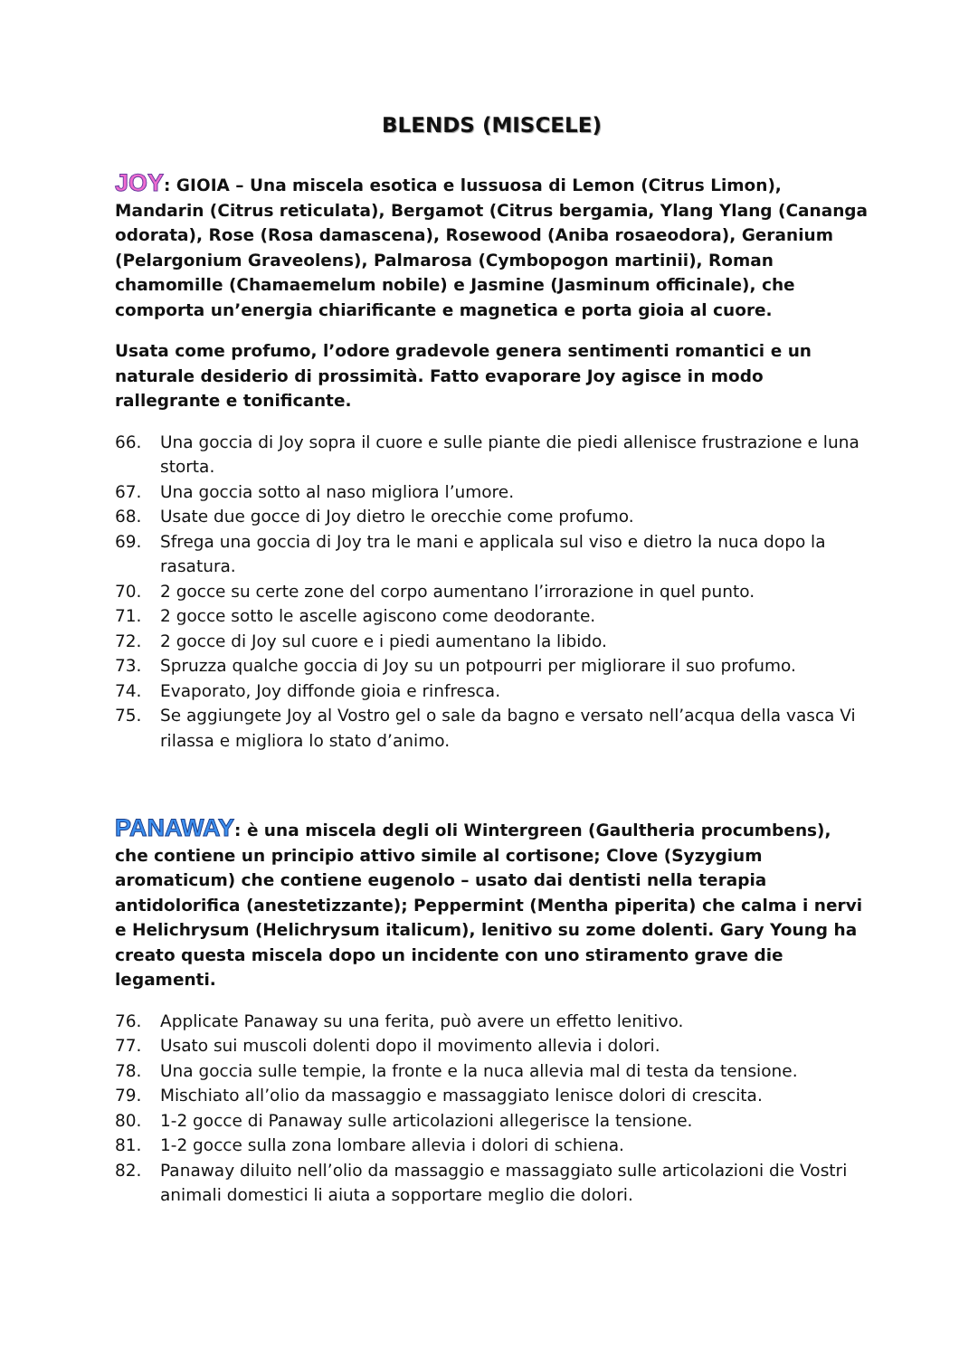BLENDS (MISCELE)
JOY: GIOIA – Una miscela esotica e lussuosa di Lemon (Citrus Limon), Mandarin (Citrus reticulata), Bergamot (Citrus bergamia, Ylang Ylang (Cananga odorata), Rose (Rosa damascena), Rosewood (Aniba rosaeodora), Geranium (Pelargonium Graveolens), Palmarosa (Cymbopogon martinii), Roman chamomille (Chamaemelum nobile) e Jasmine (Jasminum officinale), che comporta un’energia chiarificante e magnetica e porta gioia al cuore.
Usata come profumo, l’odore gradevole genera sentimenti romantici e un naturale desiderio di prossimità. Fatto evaporare Joy agisce in modo rallegrante e tonificante.
66. Una goccia di Joy sopra il cuore e sulle piante die piedi allenisce frustrazione e luna storta.
67. Una goccia sotto al naso migliora l’umore.
68. Usate due gocce di Joy dietro le orecchie come profumo.
69. Sfrega una goccia di Joy tra le mani e applicala sul viso e dietro la nuca dopo la rasatura.
70. 2 gocce su certe zone del corpo aumentano l’irrorazione in quel punto.
71. 2 gocce sotto le ascelle agiscono come deodorante.
72. 2 gocce di Joy sul cuore e i piedi aumentano la libido.
73. Spruzza qualche goccia di Joy su un potpourri per migliorare il suo profumo.
74. Evaporato, Joy diffonde gioia e rinfresca.
75. Se aggiungete Joy al Vostro gel o sale da bagno e versato nell’acqua della vasca Vi rilassa e migliora lo stato d’animo.
PANAWAY: è una miscela degli oli Wintergreen (Gaultheria procumbens), che contiene un principio attivo simile al cortisone; Clove (Syzygium aromaticum) che contiene eugenolo – usato dai dentisti nella terapia antidolorifica (anestetizzante); Peppermint (Mentha piperita) che calma i nervi e Helichrysum (Helichrysum italicum), lenitivo su zome dolenti. Gary Young ha creato questa miscela dopo un incidente con uno stiramento grave die legamenti.
76. Applicate Panaway su una ferita, può avere un effetto lenitivo.
77. Usato sui muscoli dolenti dopo il movimento allevia i dolori.
78. Una goccia sulle tempie, la fronte e la nuca allevia mal di testa da tensione.
79. Mischiato all’olio da massaggio e massaggiato lenisce dolori di crescita.
80. 1-2 gocce di Panaway sulle articolazioni allegerisce la tensione.
81. 1-2 gocce sulla zona lombare allevia i dolori di schiena.
82. Panaway diluito nell’olio da massaggio e massaggiato sulle articolazioni die Vostri animali domestici li aiuta a sopportare meglio die dolori.